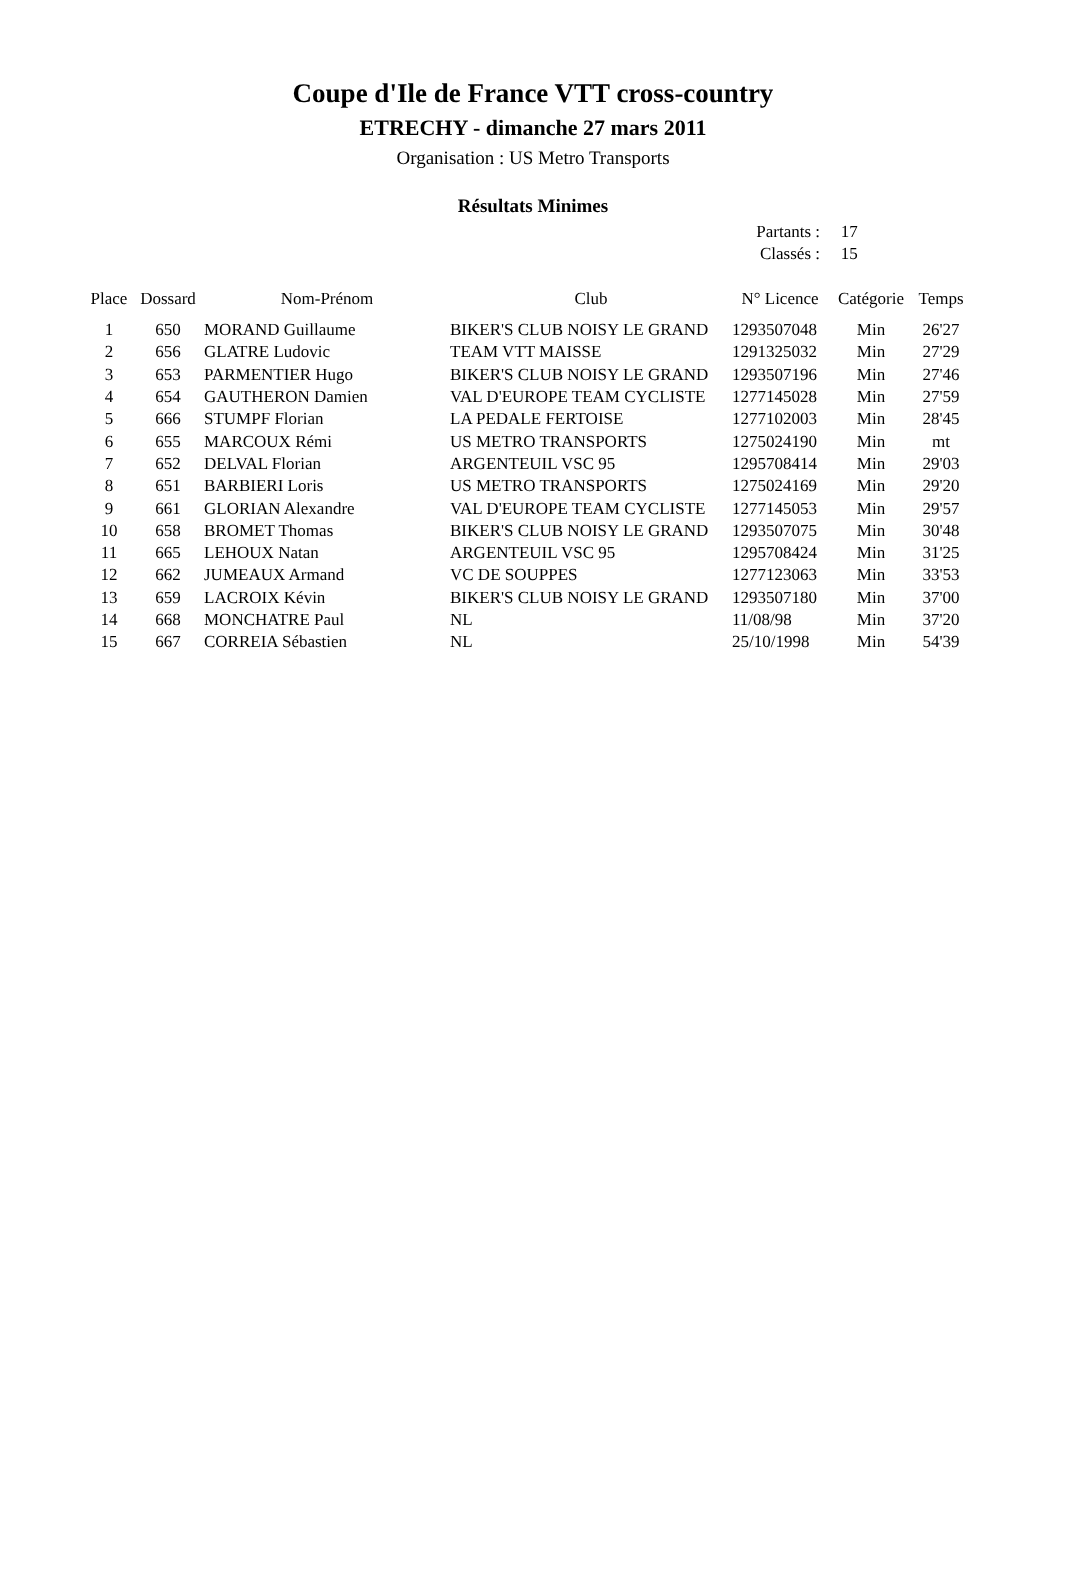Coupe d'Ile de France VTT cross-country
ETRECHY - dimanche 27 mars 2011
Organisation : US Metro Transports
Résultats Minimes
Partants : 17
Classés : 15
| Place | Dossard | Nom-Prénom | Club | N° Licence | Catégorie | Temps |
| --- | --- | --- | --- | --- | --- | --- |
| 1 | 650 | MORAND Guillaume | BIKER'S CLUB NOISY LE GRAND | 1293507048 | Min | 26'27 |
| 2 | 656 | GLATRE Ludovic | TEAM VTT MAISSE | 1291325032 | Min | 27'29 |
| 3 | 653 | PARMENTIER Hugo | BIKER'S CLUB NOISY LE GRAND | 1293507196 | Min | 27'46 |
| 4 | 654 | GAUTHERON Damien | VAL D'EUROPE TEAM CYCLISTE | 1277145028 | Min | 27'59 |
| 5 | 666 | STUMPF Florian | LA PEDALE FERTOISE | 1277102003 | Min | 28'45 |
| 6 | 655 | MARCOUX Rémi | US METRO TRANSPORTS | 1275024190 | Min | mt |
| 7 | 652 | DELVAL Florian | ARGENTEUIL VSC 95 | 1295708414 | Min | 29'03 |
| 8 | 651 | BARBIERI Loris | US METRO TRANSPORTS | 1275024169 | Min | 29'20 |
| 9 | 661 | GLORIAN Alexandre | VAL D'EUROPE TEAM CYCLISTE | 1277145053 | Min | 29'57 |
| 10 | 658 | BROMET Thomas | BIKER'S CLUB NOISY LE GRAND | 1293507075 | Min | 30'48 |
| 11 | 665 | LEHOUX Natan | ARGENTEUIL VSC 95 | 1295708424 | Min | 31'25 |
| 12 | 662 | JUMEAUX Armand | VC DE SOUPPES | 1277123063 | Min | 33'53 |
| 13 | 659 | LACROIX Kévin | BIKER'S CLUB NOISY LE GRAND | 1293507180 | Min | 37'00 |
| 14 | 668 | MONCHATRE Paul | NL | 11/08/98 | Min | 37'20 |
| 15 | 667 | CORREIA Sébastien | NL | 25/10/1998 | Min | 54'39 |